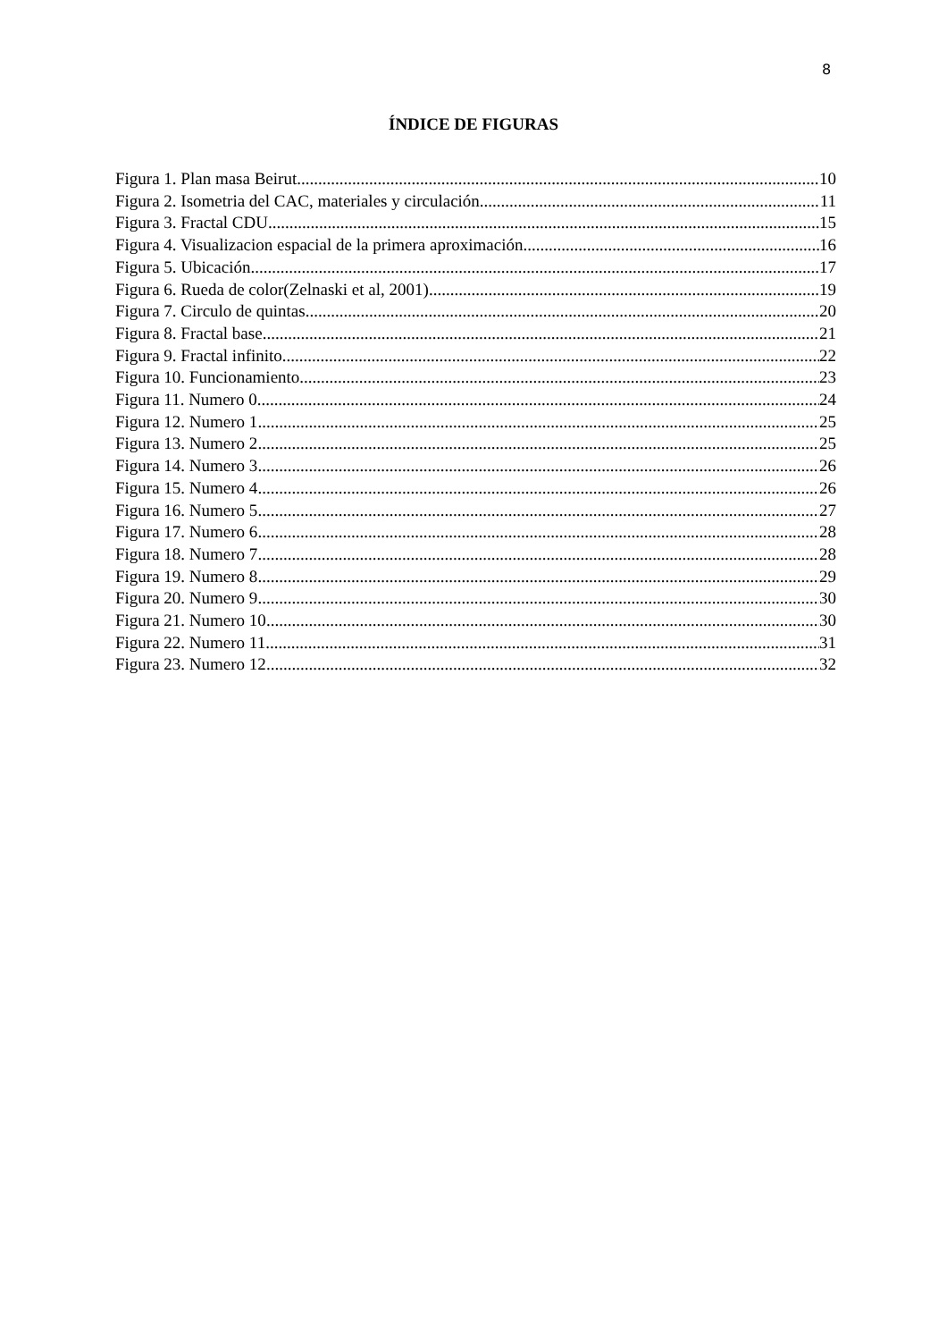8
ÍNDICE DE FIGURAS
Figura 1. Plan masa Beirut 10
Figura 2. Isometria del CAC, materiales y circulación 11
Figura 3. Fractal CDU 15
Figura 4. Visualizacion espacial de la primera aproximación 16
Figura 5. Ubicación 17
Figura 6. Rueda de color(Zelnaski et al, 2001) 19
Figura 7. Circulo de quintas 20
Figura 8. Fractal base 21
Figura 9. Fractal infinito 22
Figura 10. Funcionamiento 23
Figura 11. Numero 0 24
Figura 12. Numero 1 25
Figura 13. Numero 2 25
Figura 14. Numero 3 26
Figura 15. Numero 4 26
Figura 16. Numero 5 27
Figura 17. Numero 6 28
Figura 18. Numero 7 28
Figura 19. Numero 8 29
Figura 20. Numero 9 30
Figura 21. Numero 10 30
Figura 22. Numero 11 31
Figura 23. Numero 12 32